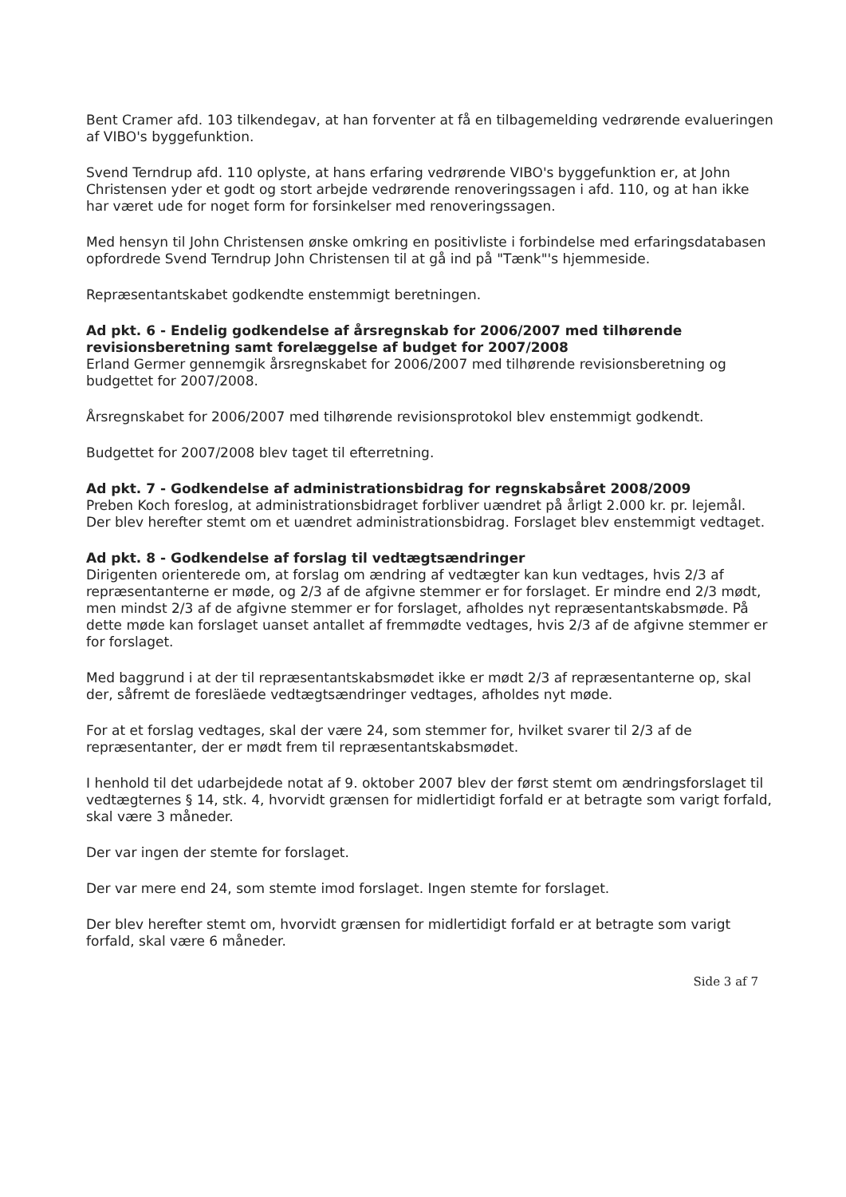Bent Cramer afd. 103 tilkendegav, at han forventer at få en tilbagemelding vedrørende evalueringen af VIBO's byggefunktion.
Svend Terndrup afd. 110 oplyste, at hans erfaring vedrørende VIBO's byggefunktion er, at John Christensen yder et godt og stort arbejde vedrørende renoveringssagen i afd. 110, og at han ikke har været ude for noget form for forsinkelser med renoveringssagen.
Med hensyn til John Christensen ønske omkring en positivliste i forbindelse med erfaringsdatabasen opfordrede Svend Terndrup John Christensen til at gå ind på "Tænk"'s hjemmeside.
Repræsentantskabet godkendte enstemmigt beretningen.
Ad pkt. 6 - Endelig godkendelse af årsregnskab for 2006/2007 med tilhørende revisionsberetning samt forelæggelse af budget for 2007/2008
Erland Germer gennemgik årsregnskabet for 2006/2007 med tilhørende revisionsberetning og budgettet for 2007/2008.
Årsregnskabet for 2006/2007 med tilhørende revisionsprotokol blev enstemmigt godkendt.
Budgettet for 2007/2008 blev taget til efterretning.
Ad pkt. 7 - Godkendelse af administrationsbidrag for regnskabsåret 2008/2009
Preben Koch foreslog, at administrationsbidraget forbliver uændret på årligt 2.000 kr. pr. lejemål. Der blev herefter stemt om et uændret administrationsbidrag. Forslaget blev enstemmigt vedtaget.
Ad pkt. 8 - Godkendelse af forslag til vedtægtsændringer
Dirigenten orienterede om, at forslag om ændring af vedtægter kan kun vedtages, hvis 2/3 af repræsentanterne er møde, og 2/3 af de afgivne stemmer er for forslaget. Er mindre end 2/3 mødt, men mindst 2/3 af de afgivne stemmer er for forslaget, afholdes nyt repræsentantskabsmøde. På dette møde kan forslaget uanset antallet af fremmødte vedtages, hvis 2/3 af de afgivne stemmer er for forslaget.
Med baggrund i at der til repræsentantskabsmødet ikke er mødt 2/3 af repræsentanterne op, skal der, såfremt de foresläede vedtægtsændringer vedtages, afholdes nyt møde.
For at et forslag vedtages, skal der være 24, som stemmer for, hvilket svarer til 2/3 af de repræsentanter, der er mødt frem til repræsentantskabsmødet.
I henhold til det udarbejdede notat af 9. oktober 2007 blev der først stemt om ændringsforslaget til vedtægternes § 14, stk. 4, hvorvidt grænsen for midlertidigt forfald er at betragte som varigt forfald, skal være 3 måneder.
Der var ingen der stemte for forslaget.
Der var mere end 24, som stemte imod forslaget. Ingen stemte for forslaget.
Der blev herefter stemt om, hvorvidt grænsen for midlertidigt forfald er at betragte som varigt forfald, skal være 6 måneder.
Side 3 af 7